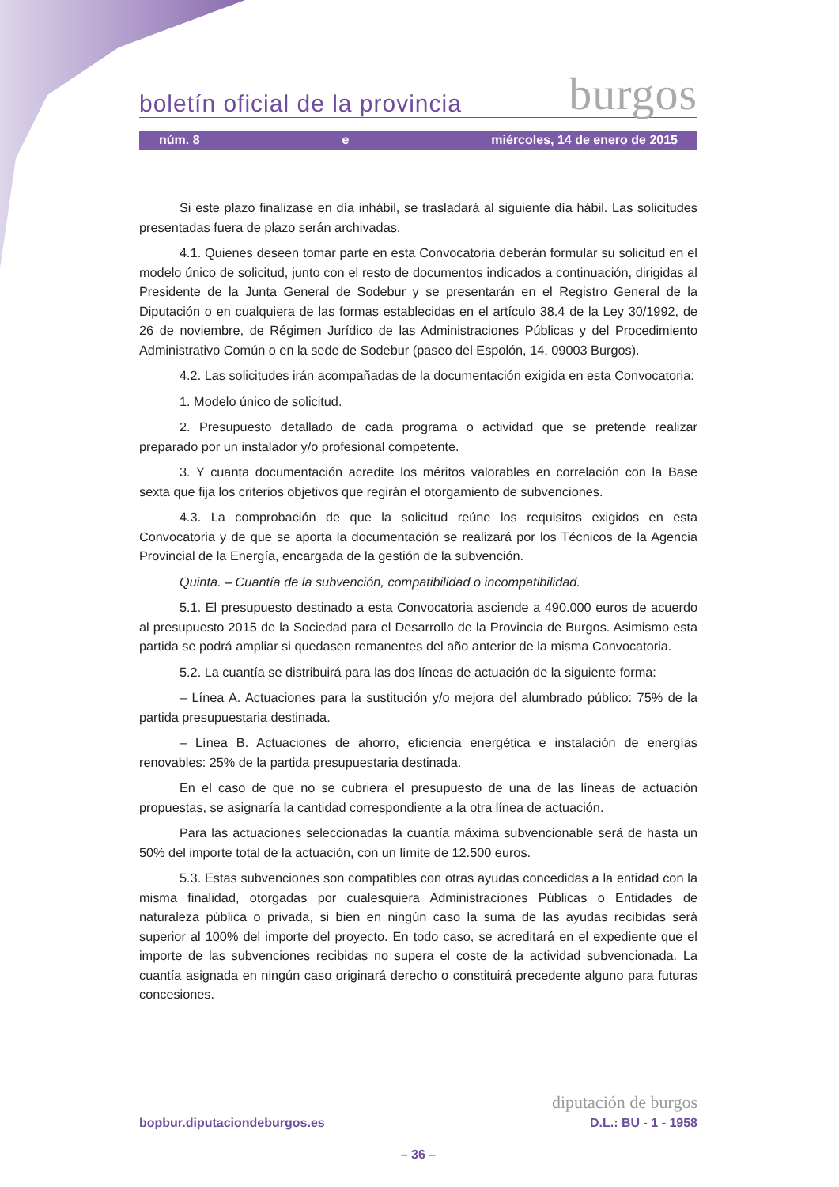boletín oficial de la provincia burgos
núm. 8 e miércoles, 14 de enero de 2015
Si este plazo finalizase en día inhábil, se trasladará al siguiente día hábil. Las solicitudes presentadas fuera de plazo serán archivadas.
4.1. Quienes deseen tomar parte en esta Convocatoria deberán formular su solicitud en el modelo único de solicitud, junto con el resto de documentos indicados a continuación, dirigidas al Presidente de la Junta General de Sodebur y se presentarán en el Registro General de la Diputación o en cualquiera de las formas establecidas en el artículo 38.4 de la Ley 30/1992, de 26 de noviembre, de Régimen Jurídico de las Administraciones Públicas y del Procedimiento Administrativo Común o en la sede de Sodebur (paseo del Espolón, 14, 09003 Burgos).
4.2. Las solicitudes irán acompañadas de la documentación exigida en esta Convocatoria:
1. Modelo único de solicitud.
2. Presupuesto detallado de cada programa o actividad que se pretende realizar preparado por un instalador y/o profesional competente.
3. Y cuanta documentación acredite los méritos valorables en correlación con la Base sexta que fija los criterios objetivos que regirán el otorgamiento de subvenciones.
4.3. La comprobación de que la solicitud reúne los requisitos exigidos en esta Convocatoria y de que se aporta la documentación se realizará por los Técnicos de la Agencia Provincial de la Energía, encargada de la gestión de la subvención.
Quinta. – Cuantía de la subvención, compatibilidad o incompatibilidad.
5.1. El presupuesto destinado a esta Convocatoria asciende a 490.000 euros de acuerdo al presupuesto 2015 de la Sociedad para el Desarrollo de la Provincia de Burgos. Asimismo esta partida se podrá ampliar si quedasen remanentes del año anterior de la misma Convocatoria.
5.2. La cuantía se distribuirá para las dos líneas de actuación de la siguiente forma:
– Línea A. Actuaciones para la sustitución y/o mejora del alumbrado público: 75% de la partida presupuestaria destinada.
– Línea B. Actuaciones de ahorro, eficiencia energética e instalación de energías renovables: 25% de la partida presupuestaria destinada.
En el caso de que no se cubriera el presupuesto de una de las líneas de actuación propuestas, se asignaría la cantidad correspondiente a la otra línea de actuación.
Para las actuaciones seleccionadas la cuantía máxima subvencionable será de hasta un 50% del importe total de la actuación, con un límite de 12.500 euros.
5.3. Estas subvenciones son compatibles con otras ayudas concedidas a la entidad con la misma finalidad, otorgadas por cualesquiera Administraciones Públicas o Entidades de naturaleza pública o privada, si bien en ningún caso la suma de las ayudas recibidas será superior al 100% del importe del proyecto. En todo caso, se acreditará en el expediente que el importe de las subvenciones recibidas no supera el coste de la actividad subvencionada. La cuantía asignada en ningún caso originará derecho o constituirá precedente alguno para futuras concesiones.
diputación de burgos
bopbur.diputaciondeburgos.es D.L.: BU - 1 - 1958
– 36 –